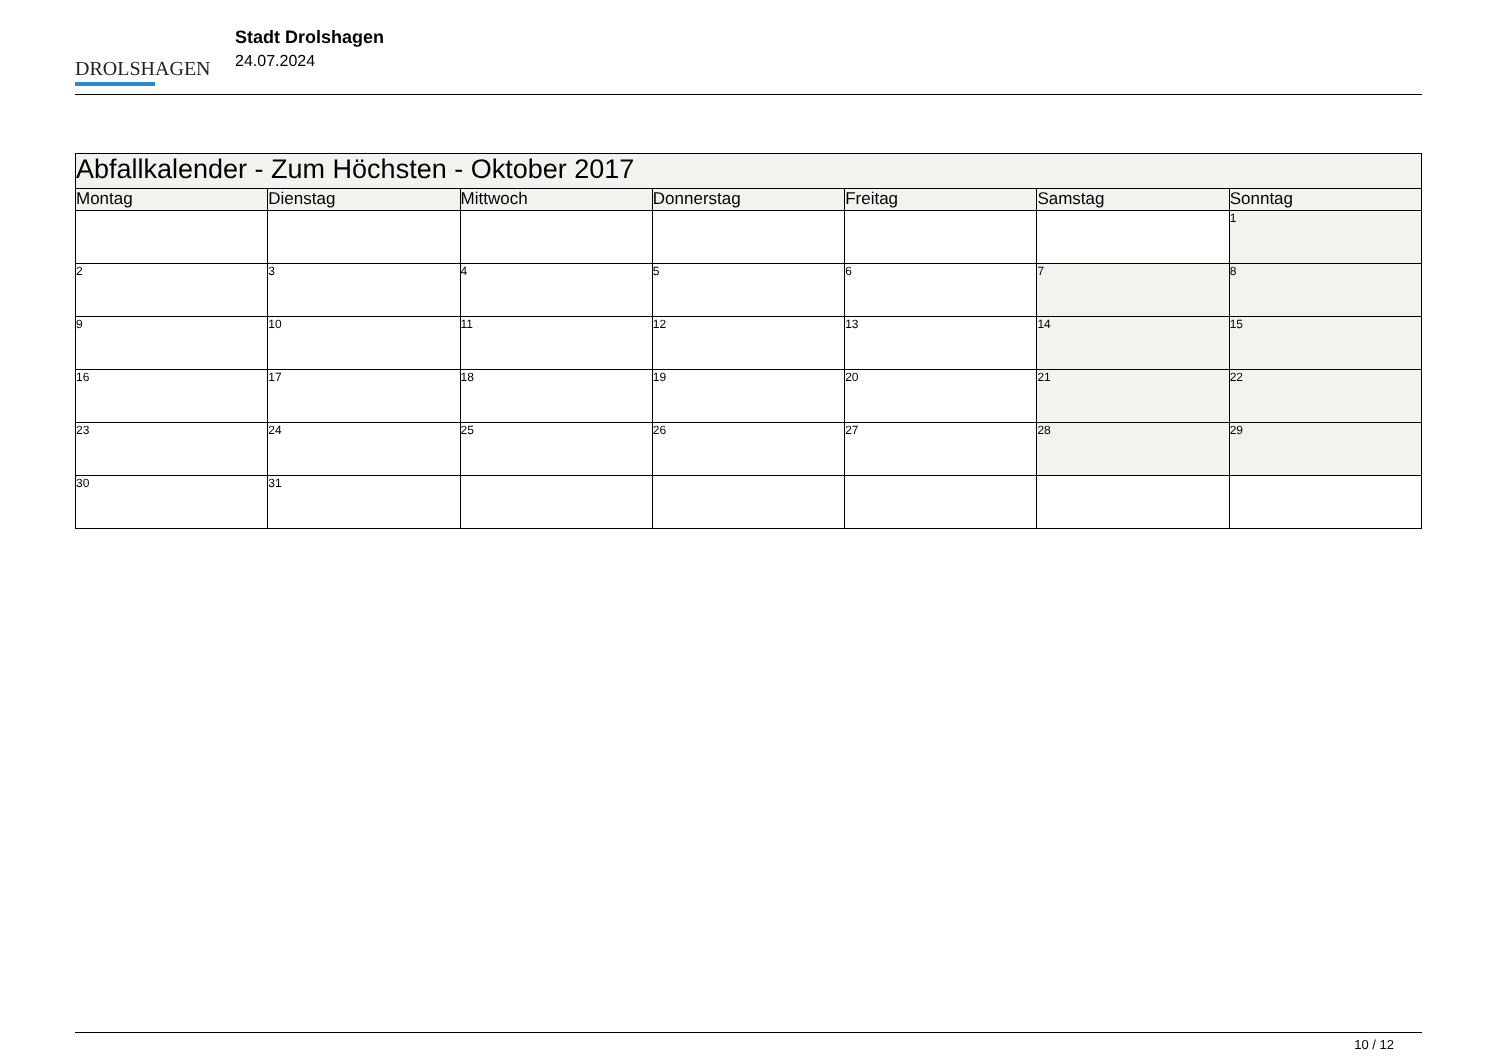DROLSHAGEN
Stadt Drolshagen
24.07.2024
| Abfallkalender - Zum Höchsten - Oktober 2017 | | | | | | |
| Montag | Dienstag | Mittwoch | Donnerstag | Freitag | Samstag | Sonntag |
| | | | | | | 1 |
| 2 | 3 | 4 | 5 | 6 | 7 | 8 |
| 9 | 10 | 11 | 12 | 13 | 14 | 15 |
| 16 | 17 | 18 | 19 | 20 | 21 | 22 |
| 23 | 24 | 25 | 26 | 27 | 28 | 29 |
| 30 | 31 | | | | | |
10 / 12